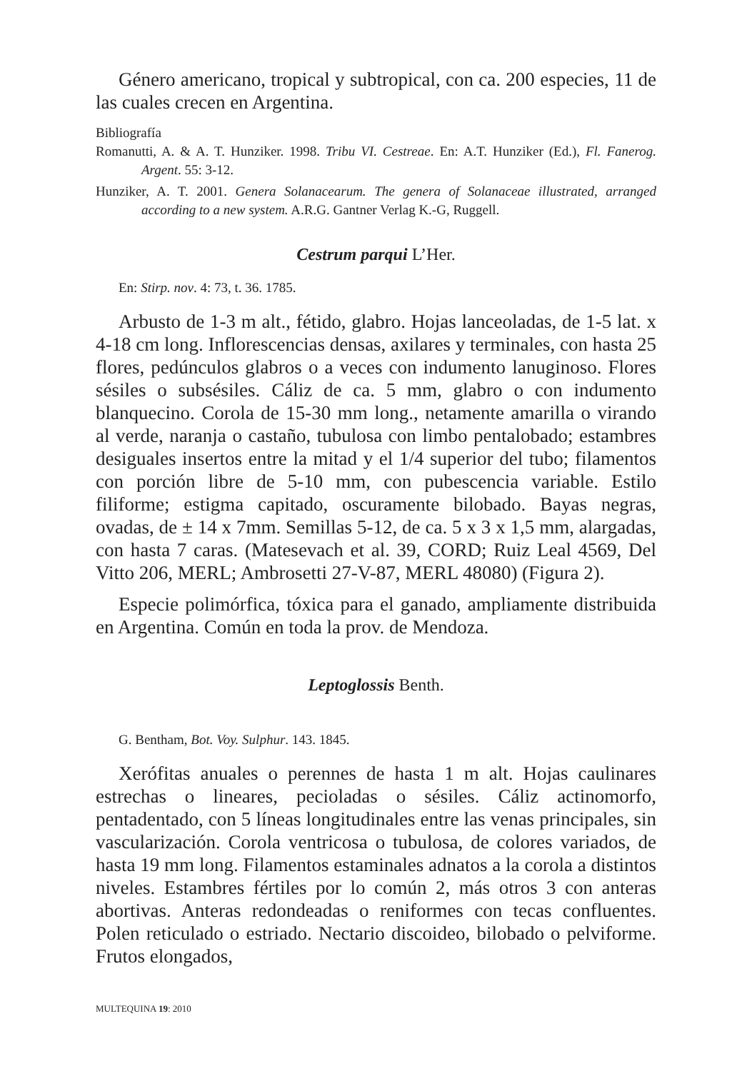Género americano, tropical y subtropical, con ca. 200 especies, 11 de las cuales crecen en Argentina.
Bibliografía
Romanutti, A. & A. T. Hunziker. 1998. Tribu VI. Cestreae. En: A.T. Hunziker (Ed.), Fl. Fanerog. Argent. 55: 3-12.
Hunziker, A. T. 2001. Genera Solanacearum. The genera of Solanaceae illustrated, arranged according to a new system. A.R.G. Gantner Verlag K.-G, Ruggell.
Cestrum parqui L’Her.
En: Stirp. nov. 4: 73, t. 36. 1785.
Arbusto de 1-3 m alt., fétido, glabro. Hojas lanceoladas, de 1-5 lat. x 4-18 cm long. Inflorescencias densas, axilares y terminales, con hasta 25 flores, pedúnculos glabros o a veces con indumento lanuginoso. Flores sésiles o subsésiles. Cáliz de ca. 5 mm, glabro o con indumento blanquecino. Corola de 15-30 mm long., netamente amarilla o virando al verde, naranja o castaño, tubulosa con limbo pentalobado; estambres desiguales insertos entre la mitad y el 1/4 superior del tubo; filamentos con porción libre de 5-10 mm, con pubescencia variable. Estilo filiforme; estigma capitado, oscuramente bilobado. Bayas negras, ovadas, de ± 14 x 7mm. Semillas 5-12, de ca. 5 x 3 x 1,5 mm, alargadas, con hasta 7 caras. (Matesevach et al. 39, CORD; Ruiz Leal 4569, Del Vitto 206, MERL; Ambrosetti 27-V-87, MERL 48080) (Figura 2).
Especie polimórfica, tóxica para el ganado, ampliamente distribuida en Argentina. Común en toda la prov. de Mendoza.
Leptoglossis Benth.
G. Bentham, Bot. Voy. Sulphur. 143. 1845.
Xerófitas anuales o perennes de hasta 1 m alt. Hojas caulinares estrechas o lineares, pecioladas o sésiles. Cáliz actinomorfo, pentadentado, con 5 líneas longitudinales entre las venas principales, sin vascularización. Corola ventricosa o tubulosa, de colores variados, de hasta 19 mm long. Filamentos estaminales adnatos a la corola a distintos niveles. Estambres fértiles por lo común 2, más otros 3 con anteras abortivas. Anteras redondeadas o reniformes con tecas confluentes. Polen reticulado o estriado. Nectario discoideo, bilobado o pelviforme. Frutos elongados,
MULTEQUINA 19: 2010